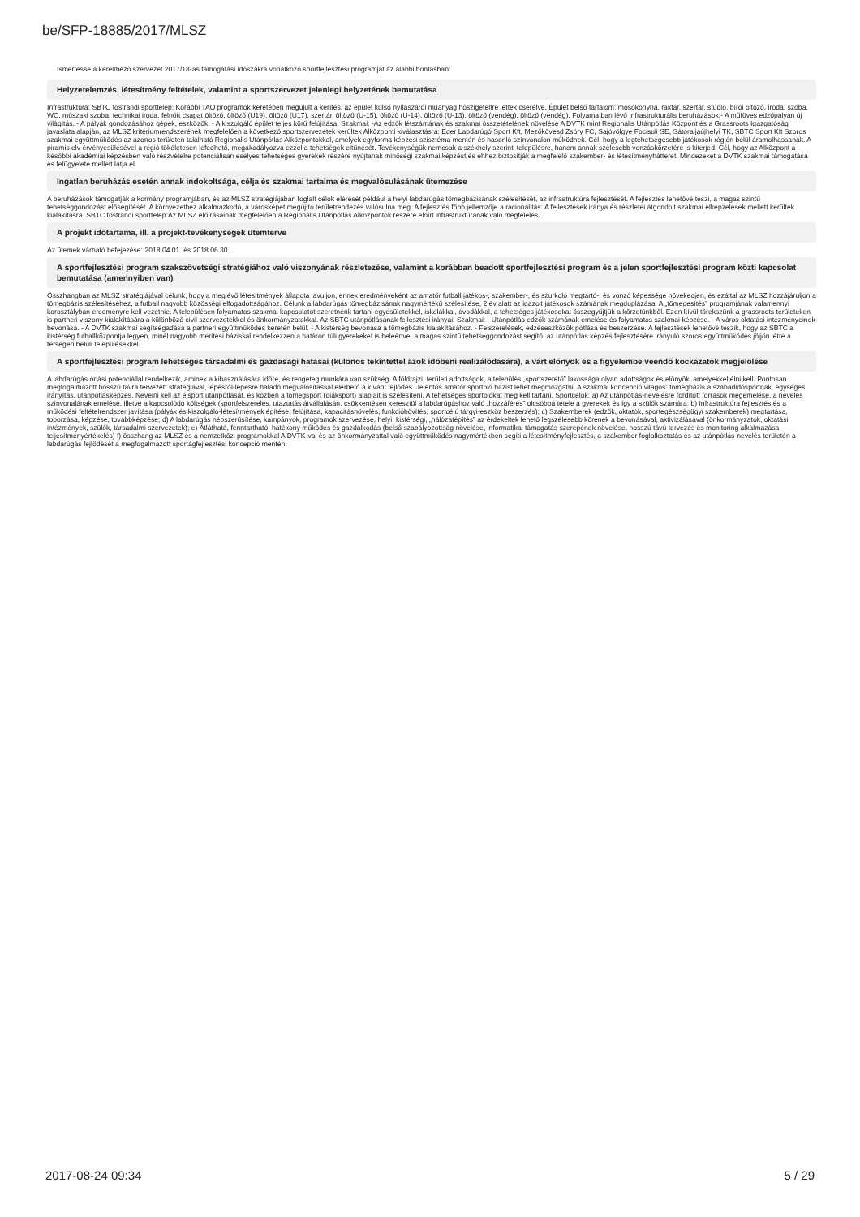be/SFP-18885/2017/MLSZ
Ismertesse a kérelmező szervezet 2017/18-as támogatási időszakra vonatkozó sportfejlesztési programját az alábbi bontásban:
Helyzetelemzés, létesítmény feltételek, valamint a sportszervezet jelenlegi helyzetének bemutatása
Infrastruktúra: SBTC tóstrandi sporttelep: Korábbi TAO programok keretében megújult a kerítés, az épület külső nyílászárói műanyag hőszigeteltre lettek cserélve. Épület belső tartalom: mosókonyha, raktár, szertár, stúdió, bírói öltöző, iroda, szoba, WC, műszaki szoba, technikai iroda, felnőtt csapat öltöző, öltöző (U19), öltöző (U17), szertár, öltöző (U-15), öltöző (U-14), öltöző (U-13), öltöző (vendég), öltöző (vendég), Folyamatban lévő Infrastrukturális beruházások:- A műfüves edzőpályán új világítás. - A pályák gondozásához gépek, eszközök. - A kiszolgáló épület teljes körű felújítása. Szakmai: -Az edzők létszámának és szakmai összetételének növelése A DVTK mint Regionális Utánpótlás Központ és a Grassroots Igazgatóság javaslata alapján, az MLSZ kritériumrendszerének megfelelően a következő sportszervezetek kerültek Alközponti kiválasztásra: Eger Labdarúgó Sport Kft, Mezőkövesd Zsóry FC, Sajóvölgye Focisuli SE, Sátoraljaújhelyi TK, SBTC Sport Kft Szoros szakmai együttműködés az azonos területen található Regionális Utánpótlás Alközpontokkal, amelyek egyforma képzési szisztéma mentén és hasonló színvonalon működnek. Cél, hogy a legtehetségesebb játékosok régión belül áramolhassanak. A piramis elv érvényesülésével a régió tökéletesen lefedhető, megakadályozva ezzel a tehetségek eltűnését. Tevékenységük nemcsak a székhely szerinti településre, hanem annak szélesebb vonzáskörzetére is kiterjed. Cél, hogy az Alközpont a későbbi akadémiai képzésben való részvételre potenciálisan esélyes tehetséges gyerekek részére nyújtanak minőségi szakmai képzést és ehhez biztosítják a megfelelő szakember- és létesítményhátteret. Mindezeket a DVTK szakmai támogatása és felügyelete mellett látja el.
Ingatlan beruházás esetén annak indokoltsága, célja és szakmai tartalma és megvalósulásának ütemezése
A beruházások támogatják a kormány programjában, és az MLSZ stratégiájában foglalt célok elérését például a helyi labdarúgás tömegbázisának szélesítését, az infrastruktúra fejlesztését. A fejlesztés lehetővé teszi, a magas szintű tehetséggondozást elősegítését. A környezethez alkalmazkodó, a városképet megújító területrendezés valósulna meg. A fejlesztés főbb jellemzője a racionalitás: A fejlesztések iránya és részletei átgondolt szakmai elképzelések mellett kerültek kialakításra. SBTC tóstrandi sporttelep:Az MLSZ előírásainak megfelelően a Regionális Utánpótlás Alközpontok részére előírt infrastruktúrának való megfelelés.
A projekt időtartama, ill. a projekt-tevékenységek ütemterve
Az ütemek várható befejezése: 2018.04.01. és 2018.06.30.
A sportfejlesztési program szakszövetségi stratégiához való viszonyának részletezése, valamint a korábban beadott sportfejlesztési program és a jelen sportfejlesztési program közti kapcsolat bemutatása (amennyiben van)
Összhangban az MLSZ stratégiájával célunk, hogy a meglévő létesítmények állapota javuljon, ennek eredményeként az amatőr futball játékos-, szakember-, és szurkoló megtartó-, és vonzó képessége növekedjen, és ezáltal az MLSZ hozzájáruljon a tömegbázis szélesítéséhez, a futball nagyobb közösségi elfogadottságához. Célunk a labdarúgás tömegbázisának nagymértékű szélesítése, 2 év alatt az igazolt játékosok számának megduplázása. A „tömegesítés” programjának valamennyi korosztályban eredményre kell vezetnie. A településen folyamatos szakmai kapcsolatot szeretnénk tartani egyesületekkel, iskolákkal, óvodákkal, a tehetséges játékosokat összegyűjtjük a körzetünkből. Ezen kívül törekszünk a grassroots területeken is partneri viszony kialakítására a különböző civil szervezetekkel és önkormányzatokkal. Az SBTC utánpótlásának fejlesztési irányai: Szakmai: - Utánpótlás edzők számának emelése és folyamatos szakmai képzése. - A város oktatási intézményeinek bevonása. - A DVTK szakmai segítségadása a partneri együttműködés keretén belül. - A kistérség bevonása a tömegbázis kialakításához. - Felszerelések, edzéseszközök pótlása és beszerzése. A fejlesztések lehetővé teszik, hogy az SBTC a kistérség futballközpontja legyen, minél nagyobb merítési bázissal rendelkezzen a határon túli gyerekeket is beleértve, a magas szintű tehetséggondozást segítő, az utánpótlás képzés fejlesztésére irányuló szoros együttműködés jöjjön létre a térségen belüli településekkel.
A sportfejlesztési program lehetséges társadalmi és gazdasági hatásai (különös tekintettel azok időbeni realizálódására), a várt előnyök és a figyelembe veendő kockázatok megjelölése
A labdarúgás óriási potenciállal rendelkezik, aminek a kihasználására időre, és rengeteg munkára van szükség. A földrajzi, területi adottságok, a település „sportszerető” lakossága olyan adottságok és előnyök, amelyekkel élni kell. Pontosan megfogalmazott hosszú távra tervezett stratégiával, lépésről-lépésre haladó megvalósítással elérhető a kívánt fejlődés. Jelentős amatőr sportoló bázist lehet megmozgatni. A szakmai koncepció világos: tömegbázis a szabadidősportnak, egységes irányítás, utánpótlásképzés, Nevelni kell az élsport utánpótlását, és közben a tömegsport (diáksport) alapjait is szélesíteni. A tehetséges sportolókat meg kell tartani. Sportcélok: a) Az utánpótlás-nevelésre fordított források megemelése, a nevelés színvonalának emelése, illetve a kapcsolódó költségek (sportfelszerelés, utaztatás átvállalásán, csökkentésén keresztül a labdarúgáshoz való „hozzáférés” olcsóbbá tétele a gyerekek és így a szülők számára; b) Infrastruktúra fejlesztés és a működési feltételrendszer javítása (pályák és kiszolgáló-létesítmények építése, felújítása, kapacitásnövelés, funkcióbővítés, sportcélú tárgyi-eszköz beszerzés); c) Szakemberek (edzők, oktatók, sportegészségügyi szakemberek) megtartása, toborzása, képzése, továbbképzése; d) A labdarúgás népszerűsítése, kampányok, programok szervezése, helyi, kistérségi, „hálózatépítés” az érdekeltek lehető legszélesebb körének a bevonásával, aktivizálásával (önkormányzatok, oktatási intézmények, szülők, társadalmi szervezetek); e) Átlátható, fenntartható, hatékony működés és gazdálkodás (belső szabályozottság növelése, informatikai támogatás szerepének növelése, hosszú távú tervezés és monitoring alkalmazása, teljesítményértékelés) f) összhang az MLSZ és a nemzetközi programokkal A DVTK-val és az önkormányzattal való együttműködés nagymértékben segíti a létesítményfejlesztés, a szakember foglalkoztatás és az utánpótlás-nevelés területén a labdarúgás fejlődését a megfogalmazott sportágfejlesztési koncepció mentén.
2017-08-24 09:34 5 / 29